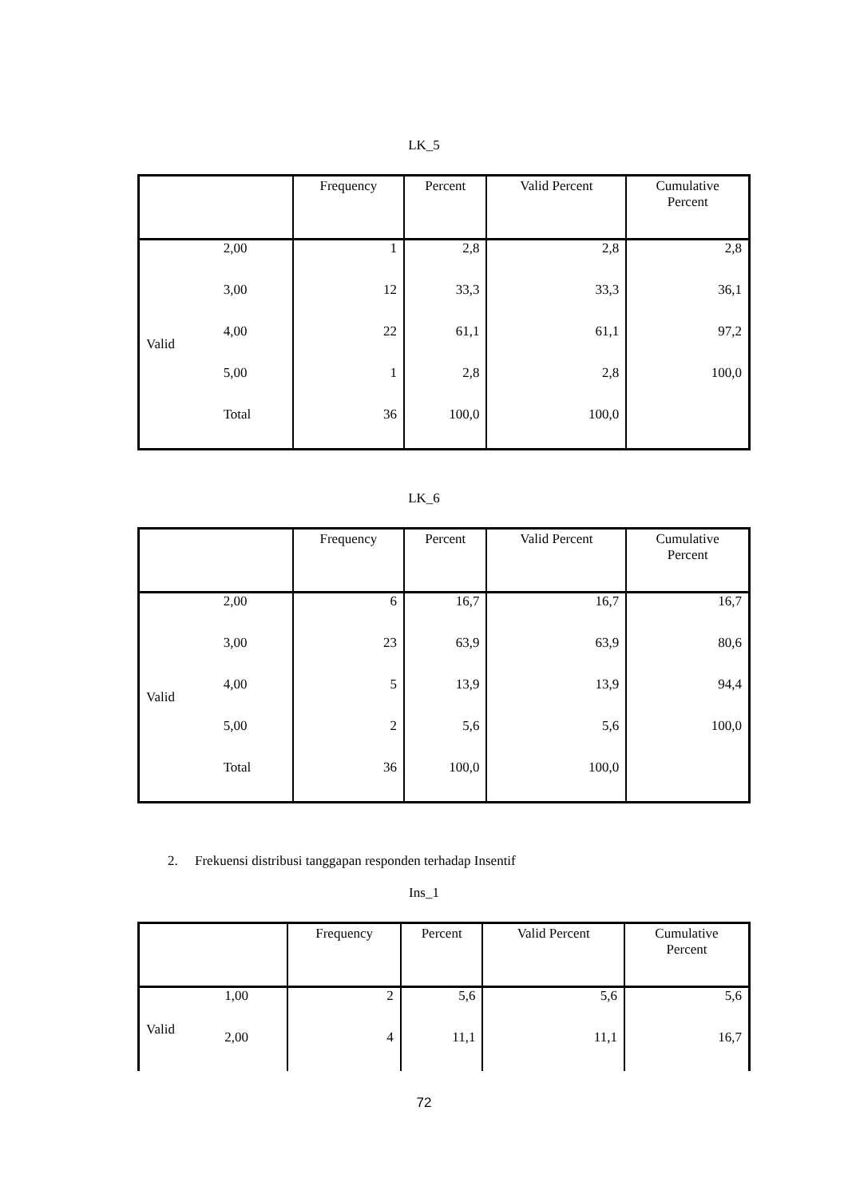LK_5
| | | Frequency | Percent | Valid Percent | Cumulative Percent |
| --- | --- | --- | --- | --- | --- |
| Valid | 2,00 | 1 | 2,8 | 2,8 | 2,8 |
| | 3,00 | 12 | 33,3 | 33,3 | 36,1 |
| | 4,00 | 22 | 61,1 | 61,1 | 97,2 |
| | 5,00 | 1 | 2,8 | 2,8 | 100,0 |
| | Total | 36 | 100,0 | 100,0 | |
LK_6
| | | Frequency | Percent | Valid Percent | Cumulative Percent |
| --- | --- | --- | --- | --- | --- |
| Valid | 2,00 | 6 | 16,7 | 16,7 | 16,7 |
| | 3,00 | 23 | 63,9 | 63,9 | 80,6 |
| | 4,00 | 5 | 13,9 | 13,9 | 94,4 |
| | 5,00 | 2 | 5,6 | 5,6 | 100,0 |
| | Total | 36 | 100,0 | 100,0 | |
2. Frekuensi distribusi tanggapan responden terhadap Insentif
Ins_1
| | | Frequency | Percent | Valid Percent | Cumulative Percent |
| --- | --- | --- | --- | --- | --- |
| Valid | 1,00 | 2 | 5,6 | 5,6 | 5,6 |
| | 2,00 | 4 | 11,1 | 11,1 | 16,7 |
72